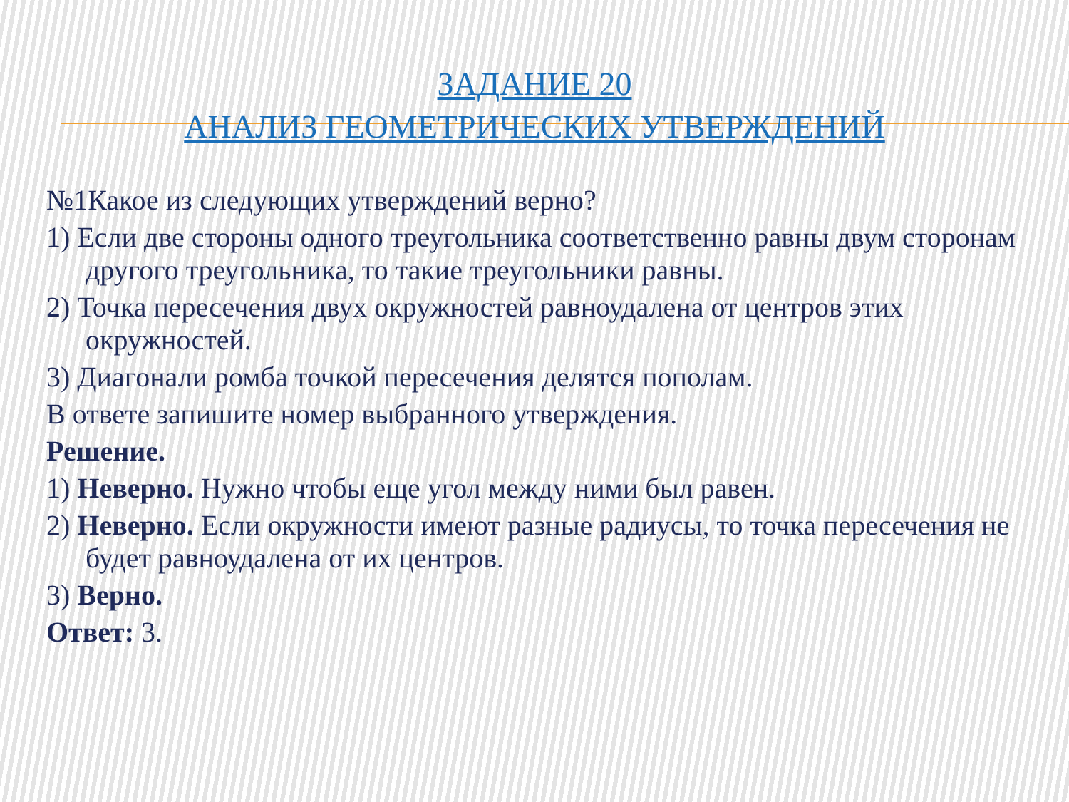ЗАДАНИЕ 20
АНАЛИЗ ГЕОМЕТРИЧЕСКИХ УТВЕРЖДЕНИЙ
№1Какое из следующих утверждений верно?
1) Если две стороны одного треугольника соответственно равны двум сторонам другого треугольника, то такие треугольники равны.
2) Точка пересечения двух окружностей равноудалена от центров этих окружностей.
3) Диагонали ромба точкой пересечения делятся пополам.
В ответе запишите номер выбранного утверждения.
Решение.
1) Неверно. Нужно чтобы еще угол между ними был равен.
2) Неверно. Если окружности имеют разные радиусы, то точка пересечения не будет равноудалена от их центров.
3) Верно.
Ответ: 3.